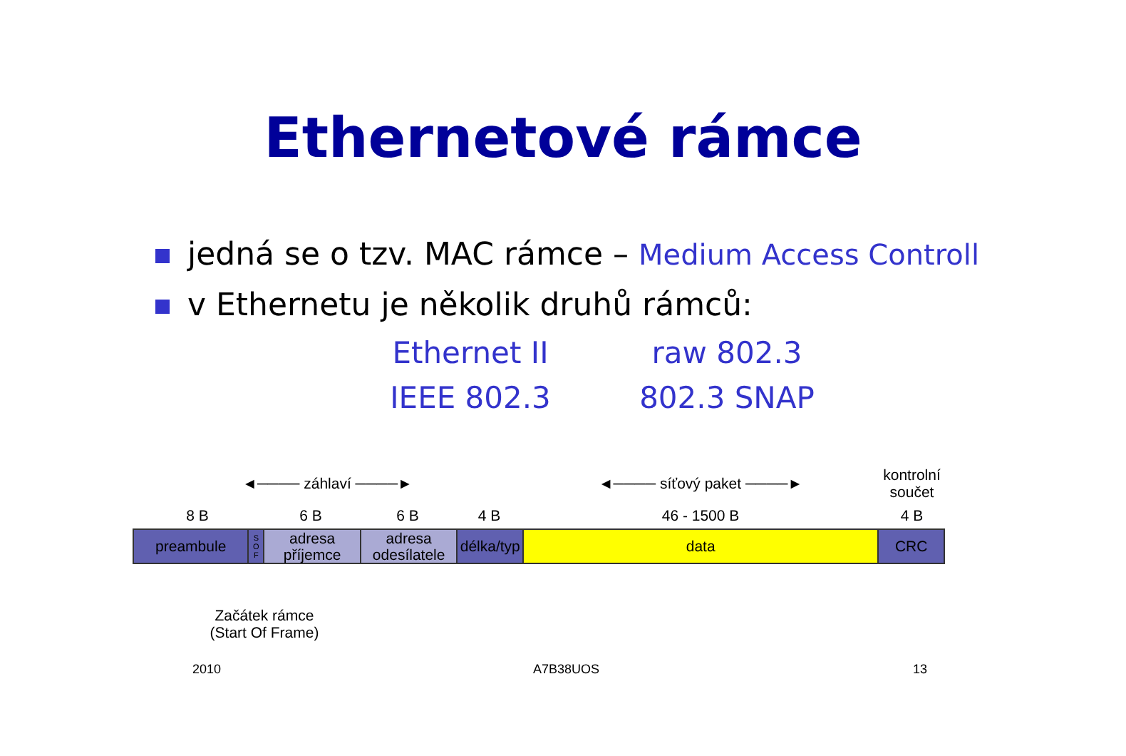Ethernetové rámce
jedná se o tzv. MAC rámce – Medium Access Controll
v Ethernetu je několik druhů rámců:
Ethernet II
raw 802.3
IEEE 802.3
802.3 SNAP
◄──── záhlaví ────► ◄──── síťový paket ────►
kontrolní součet
8 B 6 B 6 B 4 B 46 - 1500 B 4 B
preambule
S
O
F
adresa
příjemce
adresa
odesílatele
délka/typ
data CRC
Začátek rámce
(Start Of Frame)
2010 A7B38UOS 13